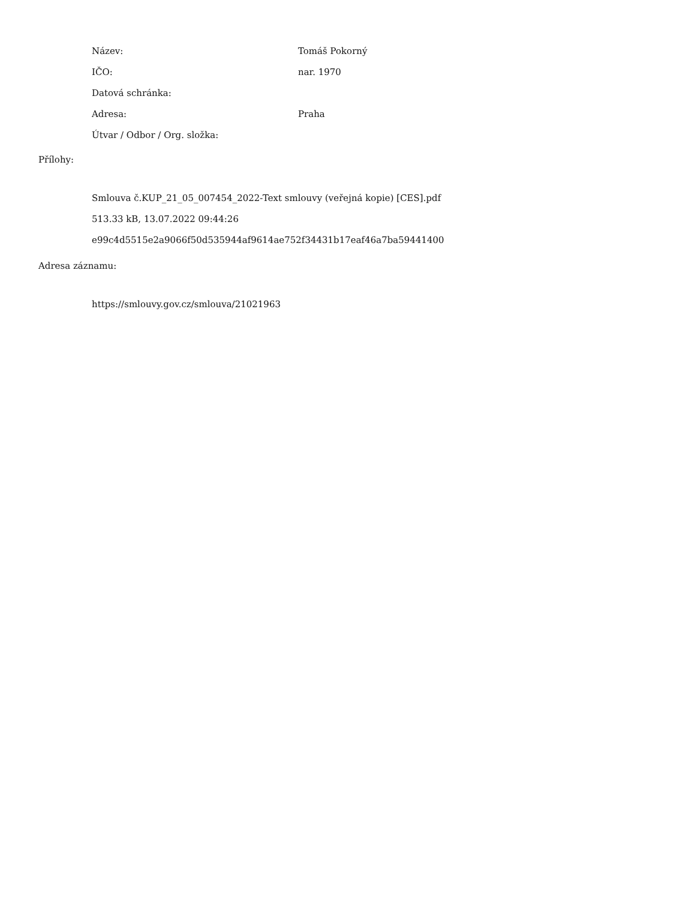Název: Tomáš Pokorný
IČO: nar. 1970
Datová schránka:
Adresa: Praha
Útvar / Odbor / Org. složka:
Přílohy:
Smlouva č.KUP_21_05_007454_2022-Text smlouvy (veřejná kopie) [CES].pdf
513.33 kB, 13.07.2022 09:44:26
e99c4d5515e2a9066f50d535944af9614ae752f34431b17eaf46a7ba59441400
Adresa záznamu:
https://smlouvy.gov.cz/smlouva/21021963